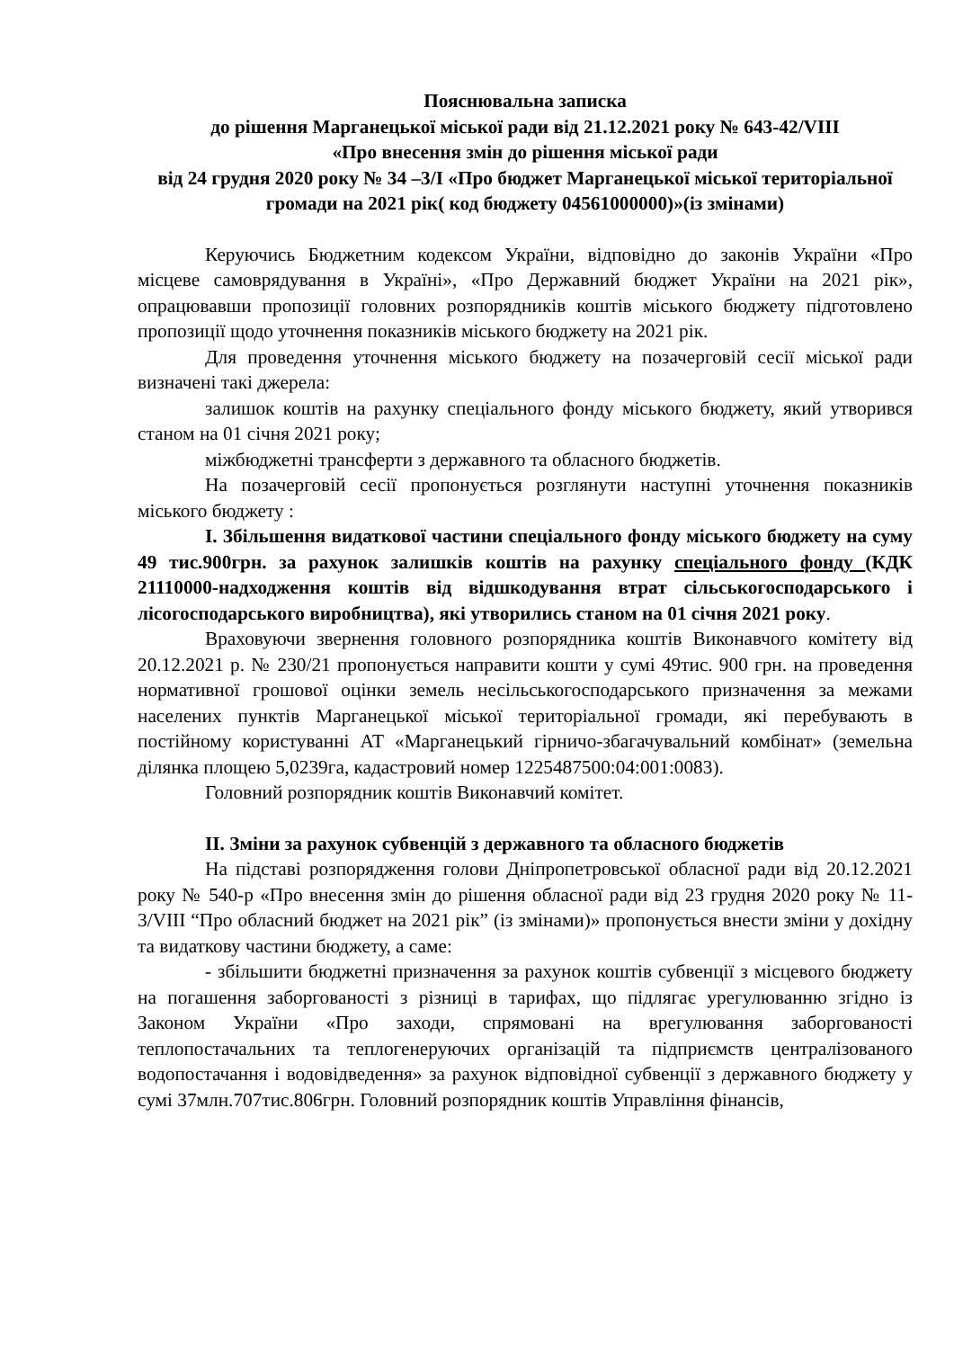Пояснювальна записка
до рішення Марганецької міської ради від 21.12.2021 року № 643-42/VIII
«Про внесення змін до рішення міської ради
від 24 грудня 2020 року № 34 –3/І «Про бюджет Марганецької міської територіальної громади на 2021 рік( код бюджету 04561000000)»(із змінами)
Керуючись Бюджетним кодексом України, відповідно до законів України «Про місцеве самоврядування в Україні», «Про Державний бюджет України на 2021 рік», опрацювавши пропозиції головних розпорядників коштів міського бюджету підготовлено пропозиції щодо уточнення показників міського бюджету на 2021 рік.
Для проведення уточнення міського бюджету на позачерговій сесії міської ради визначені такі джерела:
залишок коштів на рахунку спеціального фонду міського бюджету, який утворився станом на 01 січня 2021 року;
міжбюджетні трансферти з державного та обласного бюджетів.
На позачерговій сесії пропонується розглянути наступні уточнення показників міського бюджету :
І. Збільшення видаткової частини спеціального фонду міського бюджету на суму 49 тис.900грн. за рахунок залишків коштів на рахунку спеціального фонду (КДК 21110000-надходження коштів від відшкодування втрат сільськогосподарського і лісогосподарського виробництва), які утворились станом на 01 січня 2021 року.
Враховуючи звернення головного розпорядника коштів Виконавчого комітету від 20.12.2021 р. № 230/21 пропонується направити кошти у сумі 49тис. 900 грн. на проведення нормативної грошової оцінки земель несільськогосподарського призначення за межами населених пунктів Марганецької міської територіальної громади, які перебувають в постійному користуванні АТ «Марганецький гірничо-збагачувальний комбінат» (земельна ділянка площею 5,0239га, кадастровий номер 1225487500:04:001:0083).
Головний розпорядник коштів Виконавчий комітет.
ІІ. Зміни за рахунок субвенцій з державного та обласного бюджетів
На підставі розпорядження голови Дніпропетровської обласної ради від 20.12.2021 року № 540-р «Про внесення змін до рішення обласної ради від 23 грудня 2020 року № 11-3/VIII “Про обласний бюджет на 2021 рік” (із змінами)» пропонується внести зміни у дохідну та видаткову частини бюджету, а саме:
- збільшити бюджетні призначення за рахунок коштів субвенції з місцевого бюджету на погашення заборгованості з різниці в тарифах, що підлягає урегулюванню згідно із Законом України «Про заходи, спрямовані на врегулювання заборгованості теплопостачальних та теплогенеруючих організацій та підприємств централізованого водопостачання і водовідведення» за рахунок відповідної субвенції з державного бюджету у сумі 37млн.707тис.806грн. Головний розпорядник коштів Управління фінансів,